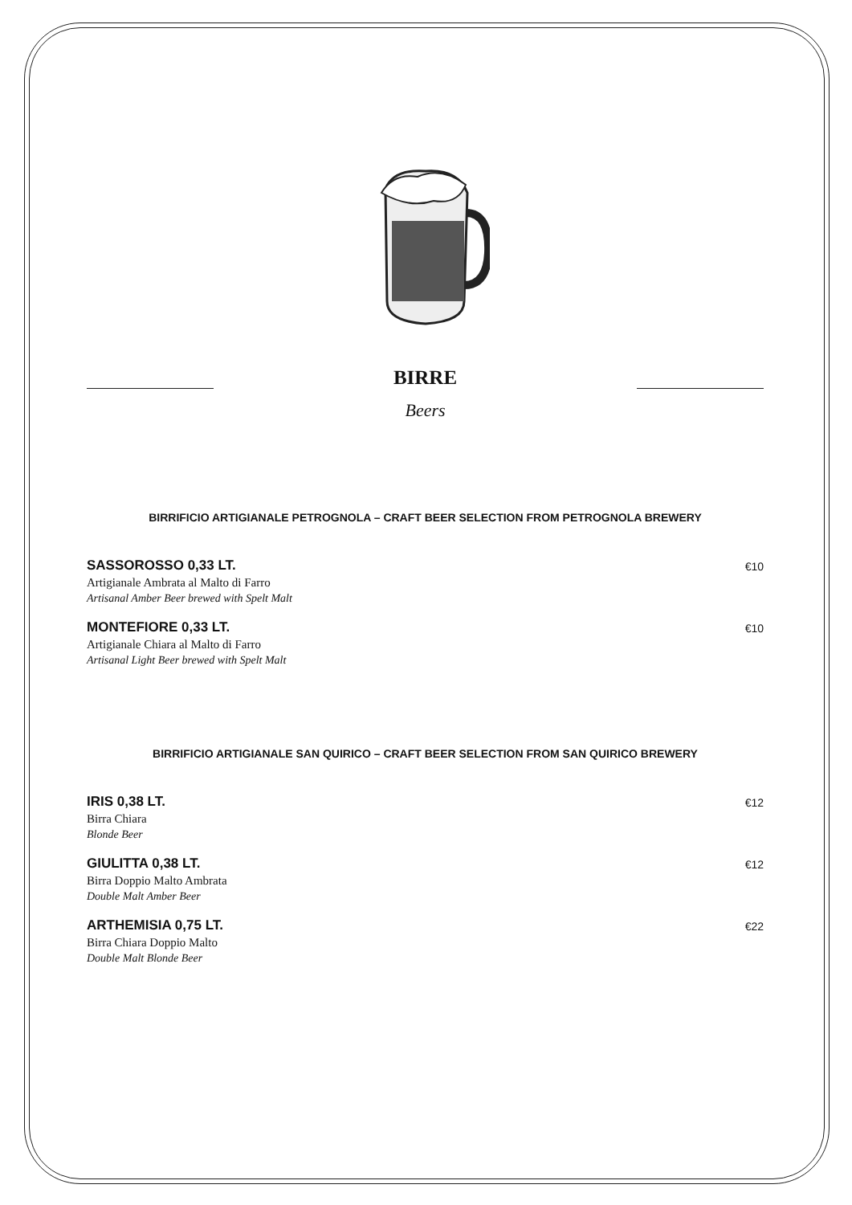BIRRE
Beers
BIRRIFICIO ARTIGIANALE PETROGNOLA – CRAFT BEER SELECTION FROM PETROGNOLA BREWERY
SASSOROSSO 0,33 LT.
Artigianale Ambrata al Malto di Farro
Artisanal Amber Beer brewed with Spelt Malt
€10
MONTEFIORE 0,33 LT.
Artigianale Chiara al Malto di Farro
Artisanal Light Beer brewed with Spelt Malt
€10
BIRRIFICIO ARTIGIANALE SAN QUIRICO – CRAFT BEER SELECTION FROM SAN QUIRICO BREWERY
IRIS 0,38 LT.
Birra Chiara
Blonde Beer
€12
GIULITTA 0,38 LT.
Birra Doppio Malto Ambrata
Double Malt Amber Beer
€12
ARTHEMISIA 0,75 LT.
Birra Chiara Doppio Malto
Double Malt Blonde Beer
€22